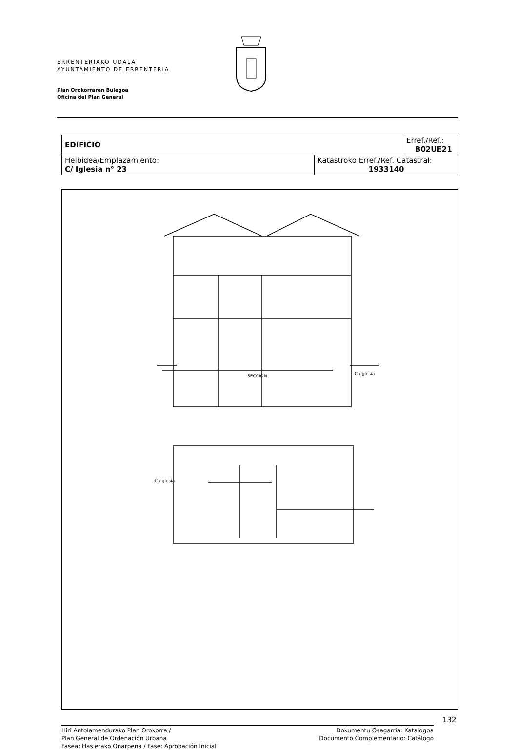ERRENTERIAKO UDALA
AYUNTAMIENTO DE ERRENTERIA
Plan Orokorraren Bulegoa
Oficina del Plan General
| EDIFICIO | | Erref./Ref.: B02UE21 |
| Helbidea/Emplazamiento: C/ Iglesia n° 23 | Katastroko Erref./Ref. Catastral: 1933140 | |
SECCION
C./Iglesia
C./Iglesia
132
Hiri Antolamendurako Plan Orokorra /
Plan General de Ordenación Urbana
Fasea: Hasierako Onarpena / Fase: Aprobación Inicial
Dokumentu Osagarria: Katalogoa
Documento Complementario: Catálogo